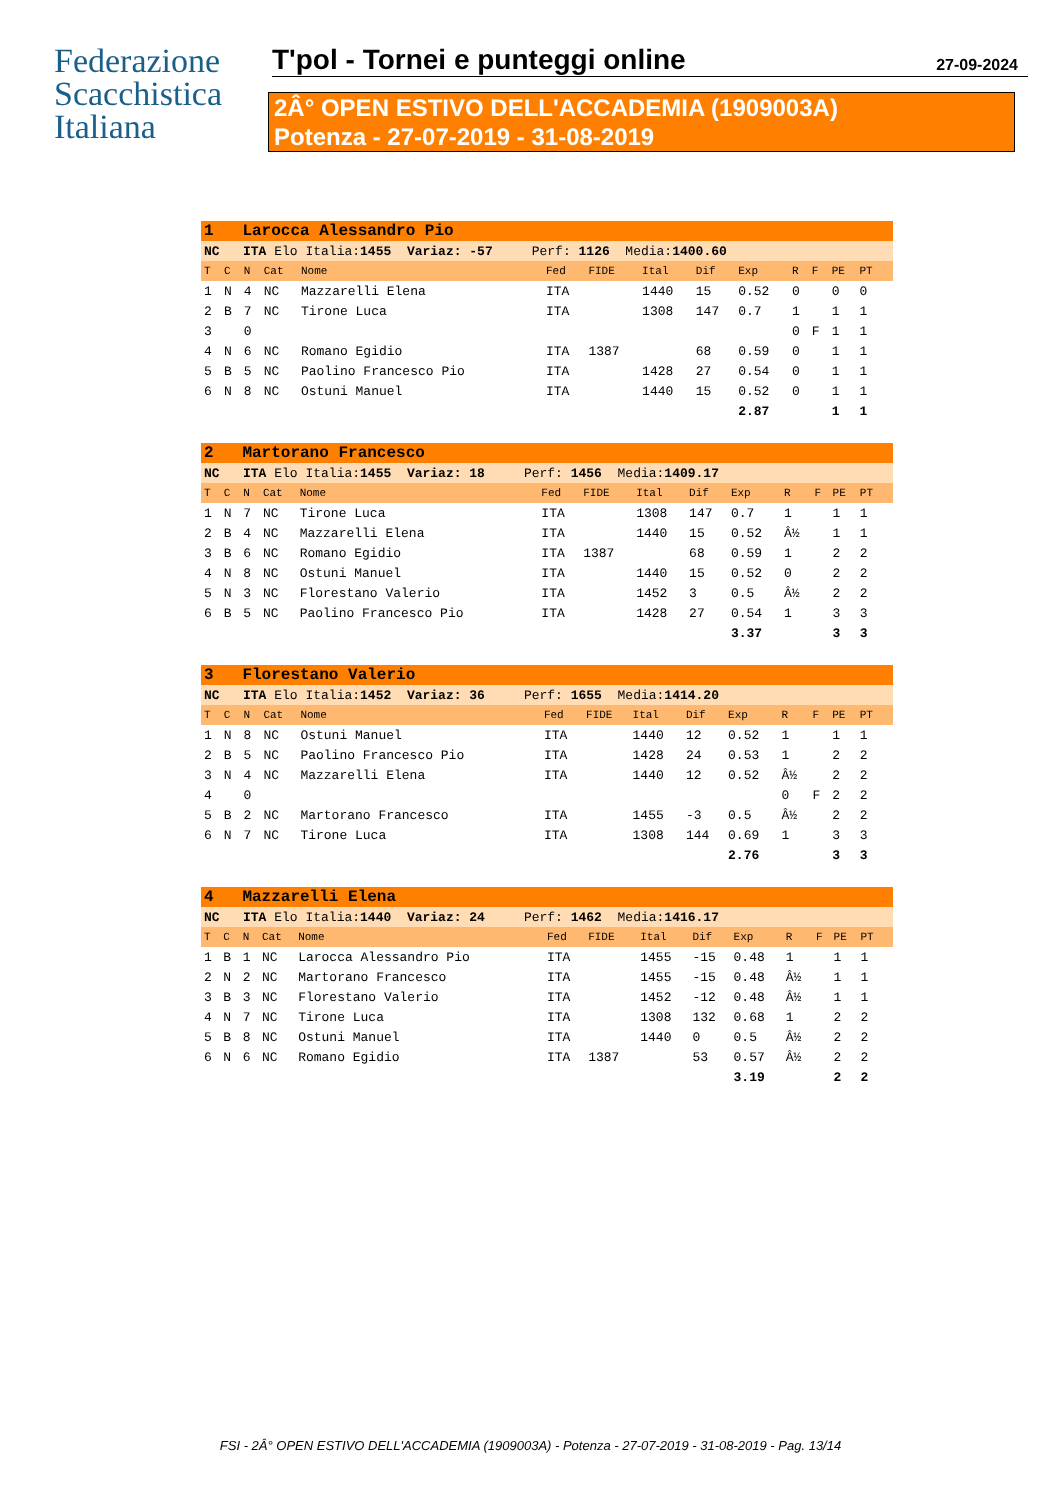Federazione
Scacchistica
Italiana
T'pol - Tornei e punteggi online 27-09-2024
2Â° OPEN ESTIVO DELL'ACCADEMIA (1909003A)
Potenza - 27-07-2019 - 31-08-2019
| 1 Larocca Alessandro Pio | | | | | | | | | | | | | | |
| NC ITA Elo Italia: 1455 Variaz: -57 Perf: 1126 Media: 1400.60 | | | | | | | | | | | | | | |
| T | C | N | Cat | Nome | Fed | FIDE | Ital | Dif | Exp | R | F | PE | PT | |
| 1 | N | 4 | NC | Mazzarelli Elena | ITA | | 1440 | 15 | 0.52 | 0 | | 0 | 0 | |
| 2 | B | 7 | NC | Tirone Luca | ITA | | 1308 | 147 | 0.7 | 1 | | 1 | 1 | |
| 3 | | 0 | | | | | | | | 0 | F | 1 | 1 | |
| 4 | N | 6 | NC | Romano Egidio | ITA | 1387 | | 68 | 0.59 | 0 | | 1 | 1 | |
| 5 | B | 5 | NC | Paolino Francesco Pio | ITA | | 1428 | 27 | 0.54 | 0 | | 1 | 1 | |
| 6 | N | 8 | NC | Ostuni Manuel | ITA | | 1440 | 15 | 0.52 | 0 | | 1 | 1 | |
| | | | | | | | | | 2.87 | | | 1 | 1 | |
| 2 Martorano Francesco | | | | | | | | | | | | | | |
| NC ITA Elo Italia: 1455 Variaz: 18 Perf: 1456 Media: 1409.17 | | | | | | | | | | | | | | |
| T | C | N | Cat | Nome | Fed | FIDE | Ital | Dif | Exp | R | F | PE | PT | |
| 1 | N | 7 | NC | Tirone Luca | ITA | | 1308 | 147 | 0.7 | 1 | | 1 | 1 | |
| 2 | B | 4 | NC | Mazzarelli Elena | ITA | | 1440 | 15 | 0.52 | Â½ | | 1 | 1 | |
| 3 | B | 6 | NC | Romano Egidio | ITA | 1387 | | 68 | 0.59 | 1 | | 2 | 2 | |
| 4 | N | 8 | NC | Ostuni Manuel | ITA | | 1440 | 15 | 0.52 | 0 | | 2 | 2 | |
| 5 | N | 3 | NC | Florestano Valerio | ITA | | 1452 | 3 | 0.5 | Â½ | | 2 | 2 | |
| 6 | B | 5 | NC | Paolino Francesco Pio | ITA | | 1428 | 27 | 0.54 | 1 | | 3 | 3 | |
| | | | | | | | | | 3.37 | | | 3 | 3 | |
| 3 Florestano Valerio | | | | | | | | | | | | | | |
| NC ITA Elo Italia: 1452 Variaz: 36 Perf: 1655 Media: 1414.20 | | | | | | | | | | | | | | |
| T | C | N | Cat | Nome | Fed | FIDE | Ital | Dif | Exp | R | F | PE | PT | |
| 1 | N | 8 | NC | Ostuni Manuel | ITA | | 1440 | 12 | 0.52 | 1 | | 1 | 1 | |
| 2 | B | 5 | NC | Paolino Francesco Pio | ITA | | 1428 | 24 | 0.53 | 1 | | 2 | 2 | |
| 3 | N | 4 | NC | Mazzarelli Elena | ITA | | 1440 | 12 | 0.52 | Â½ | | 2 | 2 | |
| 4 | | 0 | | | | | | | | 0 | F | 2 | 2 | |
| 5 | B | 2 | NC | Martorano Francesco | ITA | | 1455 | -3 | 0.5 | Â½ | | 2 | 2 | |
| 6 | N | 7 | NC | Tirone Luca | ITA | | 1308 | 144 | 0.69 | 1 | | 3 | 3 | |
| | | | | | | | | | 2.76 | | | 3 | 3 | |
| 4 Mazzarelli Elena | | | | | | | | | | | | | | |
| NC ITA Elo Italia: 1440 Variaz: 24 Perf: 1462 Media: 1416.17 | | | | | | | | | | | | | | |
| T | C | N | Cat | Nome | Fed | FIDE | Ital | Dif | Exp | R | F | PE | PT | |
| 1 | B | 1 | NC | Larocca Alessandro Pio | ITA | | 1455 | -15 | 0.48 | 1 | | 1 | 1 | |
| 2 | N | 2 | NC | Martorano Francesco | ITA | | 1455 | -15 | 0.48 | Â½ | | 1 | 1 | |
| 3 | B | 3 | NC | Florestano Valerio | ITA | | 1452 | -12 | 0.48 | Â½ | | 1 | 1 | |
| 4 | N | 7 | NC | Tirone Luca | ITA | | 1308 | 132 | 0.68 | 1 | | 2 | 2 | |
| 5 | B | 8 | NC | Ostuni Manuel | ITA | | 1440 | 0 | 0.5 | Â½ | | 2 | 2 | |
| 6 | N | 6 | NC | Romano Egidio | ITA | 1387 | | 53 | 0.57 | Â½ | | 2 | 2 | |
| | | | | | | | | | 3.19 | | | 2 | 2 | |
FSI - 2Â° OPEN ESTIVO DELL'ACCADEMIA (1909003A) - Potenza - 27-07-2019 - 31-08-2019 - Pag. 13/14